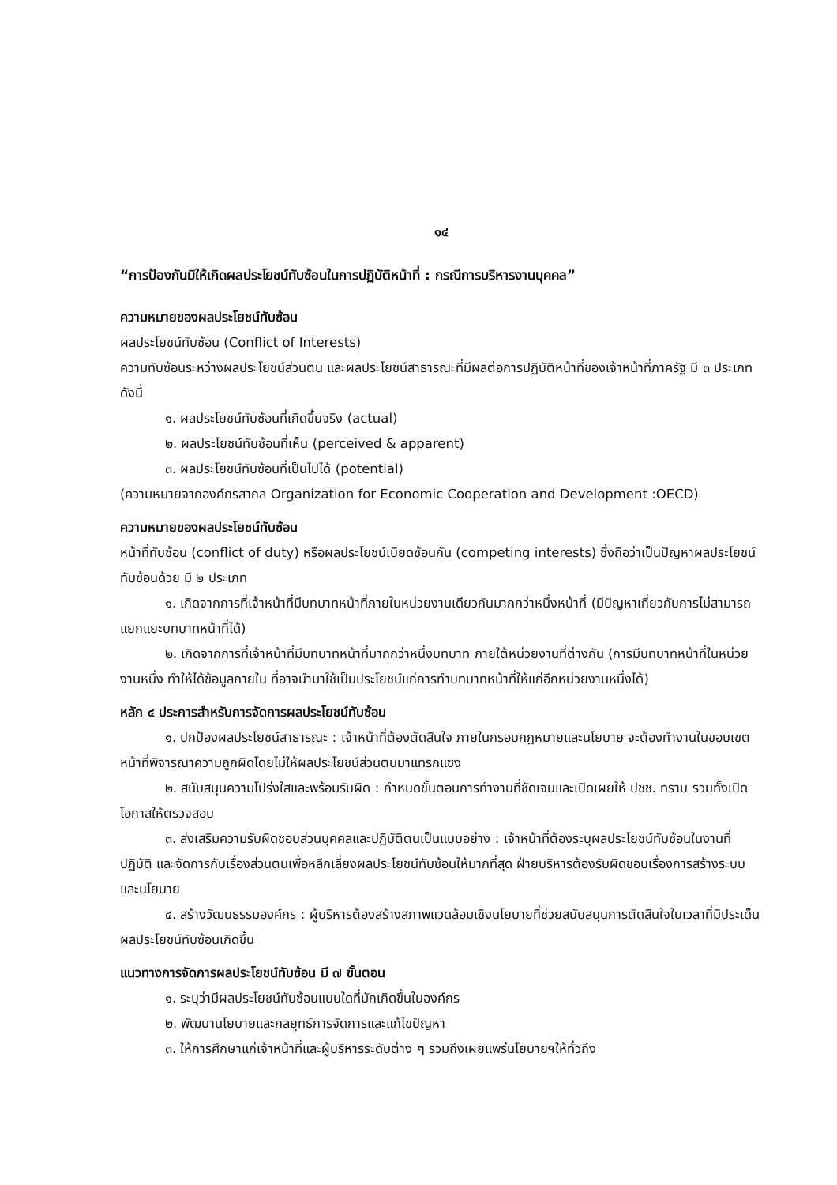๑๔
“การป้องกันมิให้เกิดผลประโยชน์ทับซ้อนในการปฏิบัติหน้าที่ : กรณีการบริหารงานบุคคล”
ความหมายของผลประโยชน์ทับซ้อน
ผลประโยชน์ทับซ้อน (Conflict of Interests)
ความทับซ้อนระหว่างผลประโยชน์ส่วนตน และผลประโยชน์สาธารณะที่มีผลต่อการปฏิบัติหน้าที่ของเจ้าหน้าที่ภาครัฐ มี ๓ ประเภท ดังนี้
๑. ผลประโยชน์ทับซ้อนที่เกิดขึ้นจริง (actual)
๒. ผลประโยชน์ทับซ้อนที่เห็น (perceived & apparent)
๓. ผลประโยชน์ทับซ้อนที่เป็นไปได้ (potential)
(ความหมายจากองค์กรสากล Organization for Economic Cooperation and Development :OECD)
ความหมายของผลประโยชน์ทับซ้อน
หน้าที่ทับซ้อน (conflict of duty) หรือผลประโยชน์เบียดซ้อนกัน (competing interests) ซึ่งถือว่าเป็นปัญหาผลประโยชน์ทับซ้อนด้วย มี ๒ ประเภท
๑. เกิดจากการที่เจ้าหน้าที่มีบทบาทหน้าที่ภายในหน่วยงานเดียวกันมากกว่าหนึ่งหน้าที่ (มีปัญหาเกี่ยวกับการไม่สามารถแยกแยะบทบาทหน้าที่ได้)
๒. เกิดจากการที่เจ้าหน้าที่มีบทบาทหน้าที่มากกว่าหนึ่งบทบาท ภายใต้หน่วยงานที่ต่างกัน (การมีบทบาทหน้าที่ในหน่วยงานหนึ่ง ทำให้ได้ข้อมูลภายใน ที่อาจนำมาใช้เป็นประโยชน์แก่การทำบทบาทหน้าที่ให้แก่อีกหน่วยงานหนึ่งได้)
หลัก ๔ ประการสำหรับการจัดการผลประโยชน์ทับซ้อน
๑. ปกป้องผลประโยชน์สาธารณะ : เจ้าหน้าที่ต้องตัดสินใจ ภายในกรอบกฎหมายและนโยบาย จะต้องทำงานในขอบเขตหน้าที่พิจารณาความถูกผิดโดยไม่ให้ผลประโยชน์ส่วนตนมาแทรกแซง
๒. สนับสนุนความโปร่งใสและพร้อมรับผิด : กำหนดขั้นตอนการทำงานที่ชัดเจนและเปิดเผยให้ ปชช. ทราบ รวมทั้งเปิดโอกาสให้ตรวจสอบ
๓. ส่งเสริมความรับผิดชอบส่วนบุคคลและปฏิบัติตนเป็นแบบอย่าง : เจ้าหน้าที่ต้องระบุผลประโยชน์ทับซ้อนในงานที่ปฏิบัติ และจัดการกับเรื่องส่วนตนเพื่อหลีกเลี่ยงผลประโยชน์ทับซ้อนให้มากที่สุด ฝ่ายบริหารต้องรับผิดชอบเรื่องการสร้างระบบและนโยบาย
๔. สร้างวัฒนธรรมองค์กร : ผู้บริหารต้องสร้างสภาพแวดล้อมเชิงนโยบายที่ช่วยสนับสนุนการตัดสินใจในเวลาที่มีประเด็นผลประโยชน์ทับซ้อนเกิดขึ้น
แนวทางการจัดการผลประโยชน์ทับซ้อน มี ๗ ขั้นตอน
๑. ระบุว่ามีผลประโยชน์ทับซ้อนแบบใดที่มักเกิดขึ้นในองค์กร
๒. พัฒนานโยบายและกลยุทธ์การจัดการและแก้ไขปัญหา
๓. ให้การศึกษาแก่เจ้าหน้าที่และผู้บริหารระดับต่าง ๆ รวมถึงเผยแพร่นโยบายฯให้ทั่วถึง